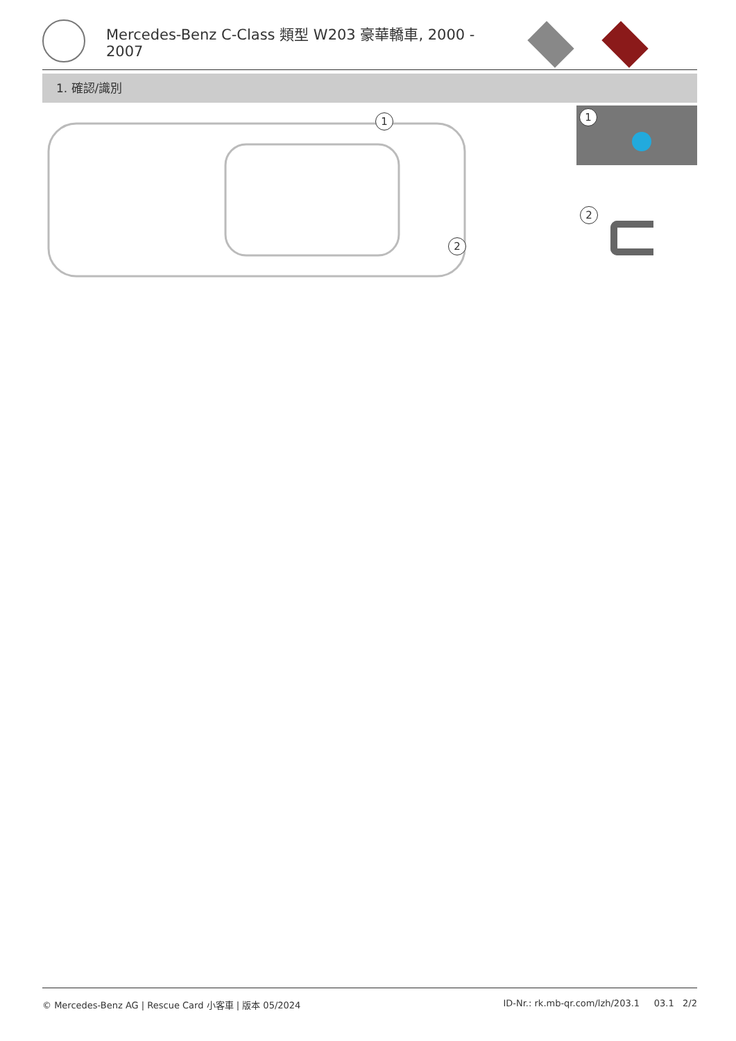Mercedes-Benz C-Class 類型 W203 豪華轎車, 2000 - 2007
1. 確認/識別
1
2
1
2
© Mercedes-Benz AG | Rescue Card 小客車 | 版本 05/2024 ID-Nr.: rk.mb-qr.com/lzh/203.1 03.1 2/2